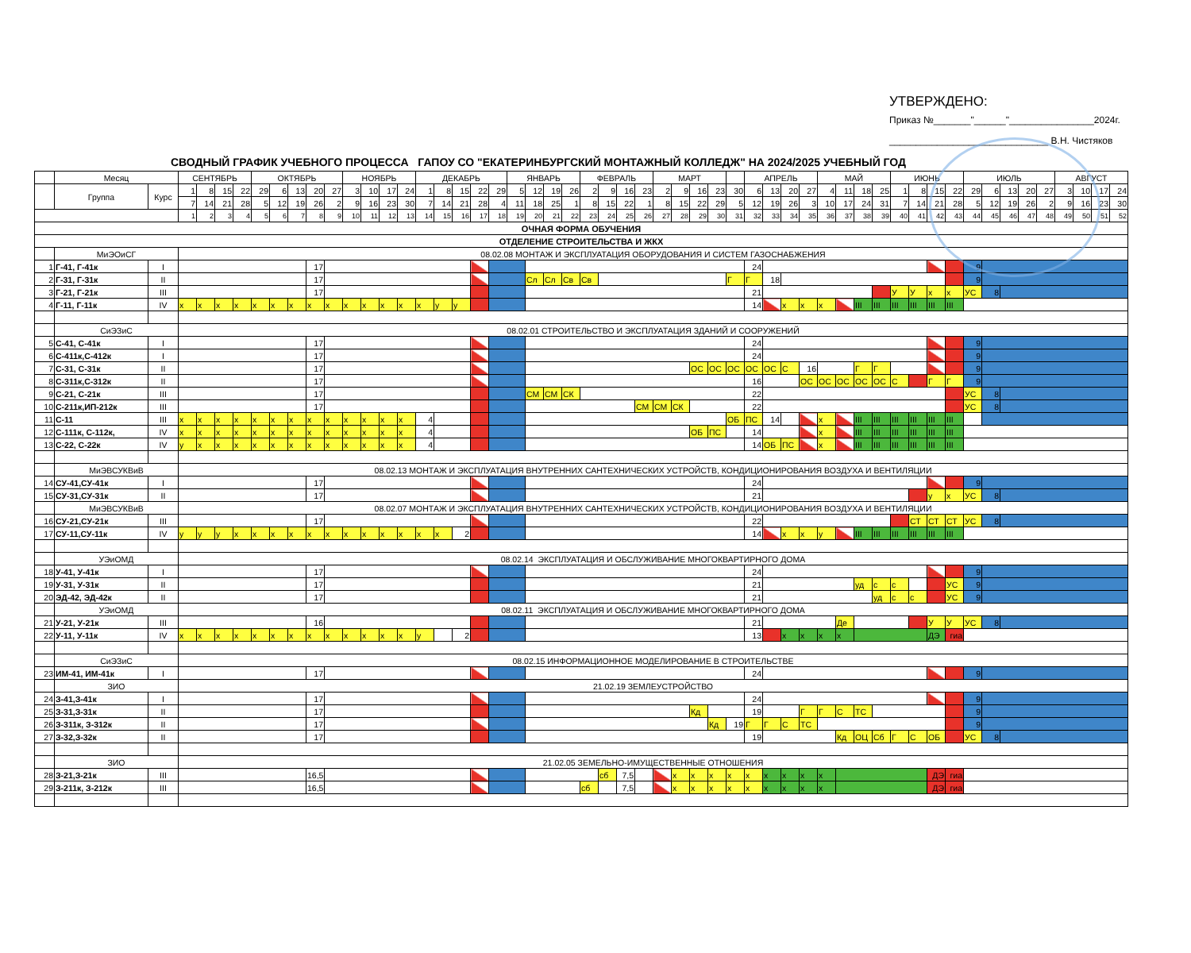УТВЕРЖДЕНО:
Приказ №_______"______"________________2024г.
______________________________ В.Н. Чистяков
СВОДНЫЙ ГРАФИК УЧЕБНОГО ПРОЦЕССА ГАПОУ СО "ЕКАТЕРИНБУРГСКИЙ МОНТАЖНЫЙ КОЛЛЕДЖ" НА 2024/2025 УЧЕБНЫЙ ГОД
| | Месяц | | СЕНТЯБРЬ | | | | ОКТЯБРЬ | | | | | НОЯБРЬ | | | | ДЕКАБРЬ | | | | | ЯНВАРЬ | | | | ФЕВРАЛЬ | | | | МАРТ | | | | | АПРЕЛЬ | | | | МАЙ | | | | ИЮНЬ | | | | ИЮЛЬ | | | | | АВГУСТ | | | |
| | Группа | Курс | 1 | 8 | 15 | 22 | 29 | 6 | 13 | 20 | 27 | 3 | 10 | 17 | 24 | 1 | 8 | 15 | 22 | 29 | 5 | 12 | 19 | 26 | 2 | 9 | 16 | 23 | 2 | 9 | 16 | 23 | 30 | 6 | 13 | 20 | 27 | 4 | 11 | 18 | 25 | 1 | 8 | 15 | 22 | 29 | 6 | 13 | 20 | 27 | 3 | 10 | 17 | 24 |
| | | | 7 | 14 | 21 | 28 | 5 | 12 | 19 | 26 | 2 | 9 | 16 | 23 | 30 | 7 | 14 | 21 | 28 | 4 | 11 | 18 | 25 | 1 | 8 | 15 | 22 | 1 | 8 | 15 | 22 | 29 | 5 | 12 | 19 | 26 | 3 | 10 | 17 | 24 | 31 | 7 | 14 | 21 | 28 | 5 | 12 | 19 | 26 | 2 | 9 | 16 | 23 | 30 |
| | | | 1 | 2 | 3 | 4 | 5 | 6 | 7 | 8 | 9 | 10 | 11 | 12 | 13 | 14 | 15 | 16 | 17 | 18 | 19 | 20 | 21 | 22 | 23 | 24 | 25 | 26 | 27 | 28 | 29 | 30 | 31 | 32 | 33 | 34 | 35 | 36 | 37 | 38 | 39 | 40 | 41 | 42 | 43 | 44 | 45 | 46 | 47 | 48 | 49 | 50 | 51 | 52 |
| ОЧНАЯ ФОРМА ОБУЧЕНИЯ | | | | | | | | | | | | | | | | | | | | | | | | | | | | | | | | | | | | | | | | | | | | | | | | | | | | | | |
| ОТДЕЛЕНИЕ СТРОИТЕЛЬСТВА И ЖКХ | | | | | | | | | | | | | | | | | | | | | | | | | | | | | | | | | | | | | | | | | | | | | | | | | | | | | | |
| | МиЭОиСГ | | 08.02.08 МОНТАЖ И ЭКСПЛУАТАЦИЯ ОБОРУДОВАНИЯ И СИСТЕМ ГАЗОСНАБЖЕНИЯ | | | | | | | | | | | | | | | | | | | | | | | | | | | | | | | | | | | | | | | | | | | | | | | | | | | |
| 1 | Г-41, Г-41к | I | | | | | | | | 17 | | | | | | | | | | | | | | | | | | | | | | | | 24 | | | | | | | | | | | | 9 | | | | | | | | |
| 2 | Г-31, Г-31к | II | | | | | | | | 17 | | | | | | | | | | | | Сл | Сл | Св | Св | | | | | | | | Г | Г | 18 | | | | | | | | | | | 9 | | | | | | | | |
| 3 | Г-21, Г-21к | III | | | | | | | | 17 | | | | | | | | | | | | | | | | | | | | | | | | 21 | | | | | | | | У | У | х | х | УС | 8 | | | | | | | |
| 4 | Г-11, Г-11к | IV | х | х | х | х | х | х | х | х | х | х | х | х | х | х | у | у | | | | | | | | | | | | | | | | 14 | | х | х | х | | III | III | III | III | III | III | | | | | | | | | |
| | СиЭЗиС | | 08.02.01 СТРОИТЕЛЬСТВО И ЭКСПЛУАТАЦИЯ ЗДАНИЙ И СООРУЖЕНИЙ | | | | | | | | | | | | | | | | | | | | | | | | | | | | | | | | | | | | | | | | | | | | | | | | | | | |
| 5 | С-41, С-41к | I | | | | | | | | 17 | | | | | | | | | | | | | | | | | | | | | | | | 24 | | | | | | | | | | | | 9 | | | | | | | | |
| 6 | С-411к,С-412к | I | | | | | | | | 17 | | | | | | | | | | | | | | | | | | | | | | | | 24 | | | | | | | | | | | | 9 | | | | | | | | |
| 7 | С-31, С-31к | II | | | | | | | | 17 | | | | | | | | | | | | | | | | | | | | | ОС | ОС | ОС | ОС | ОС | С | 16 | | | Г | Г | | | | | 9 | | | | | | | | |
| 8 | С-311к,С-312к | II | | | | | | | | 17 | | | | | | | | | | | | | | | | | | | | | | | | 16 | | | ОС | ОС | ОС | ОС | ОС | С | | Г | Г | 9 | | | | | | | | |
| 9 | С-21, С-21к | III | | | | | | | | 17 | | | | | | | | | | | | СМ | СМ | СК | | | | | | | | | | 22 | | | | | | | | | | | | УС | 8 | | | | | | | |
| 10 | С-211к,ИП-212к | III | | | | | | | | 17 | | | | | | | | | | | | | | | | | | СМ | СМ | СК | | | | 22 | | | | | | | | | | | | УС | 8 | | | | | | | |
| 11 | С-11 | III | х | х | х | х | х | х | х | х | х | х | х | х | х | 4 | | | | | | | | | | | | | | | | | ОБ | ПС | 14 | | | х | | III | III | III | III | III | III | | | | | | | | | |
| 12 | С-111к, С-112к, | IV | х | х | х | х | х | х | х | х | х | х | х | х | х | 4 | | | | | | | | | | | | | | | ОБ | ПС | | 14 | | | | х | | III | III | III | III | III | III | | | | | | | | | |
| 13 | С-22, С-22к | IV | у | х | х | х | х | х | х | х | х | х | х | х | х | 4 | | | | | | | | | | | | | | | | | | 14 | ОБ | ПС | | х | | III | III | III | III | III | III | | | | | | | | | |
| | МиЭВСУКВиВ | | 08.02.13 МОНТАЖ И ЭКСПЛУАТАЦИЯ ВНУТРЕННИХ САНТЕХНИЧЕСКИХ УСТРОЙСТВ, КОНДИЦИОНИРОВАНИЯ ВОЗДУХА И ВЕНТИЛЯЦИИ | | | | | | | | | | | | | | | | | | | | | | | | | | | | | | | | | | | | | | | | | | | | | | | | | | | |
| 14 | СУ-41,СУ-41к | I | | | | | | | | 17 | | | | | | | | | | | | | | | | | | | | | | | | 24 | | | | | | | | | | | | 9 | | | | | | | | |
| 15 | СУ-31,СУ-31к | II | | | | | | | | 17 | | | | | | | | | | | | | | | | | | | | | | | | 21 | | | | | | | | | | у | х | УС | 8 | | | | | | | |
| | МиЭВСУКВиВ | | 08.02.07 МОНТАЖ И ЭКСПЛУАТАЦИЯ ВНУТРЕННИХ САНТЕХНИЧЕСКИХ УСТРОЙСТВ, КОНДИЦИОНИРОВАНИЯ ВОЗДУХА И ВЕНТИЛЯЦИИ | | | | | | | | | | | | | | | | | | | | | | | | | | | | | | | | | | | | | | | | | | | | | | | | | | | |
| 16 | СУ-21,СУ-21к | III | | | | | | | | 17 | | | | | | | | | | | | | | | | | | | | | | | | 22 | | | | | | | | | СТ | СТ | СТ | УС | 8 | | | | | | | |
| 17 | СУ-11,СУ-11к | IV | у | у | у | х | х | х | х | х | х | х | х | х | х | х | х | 2 | | | | | | | | | | | | | | | | 14 | | х | х | у | | III | III | III | III | III | III | | | | | | | | | |
| | УЭиОМД | | 08.02.14 ЭКСПЛУАТАЦИЯ И ОБСЛУЖИВАНИЕ МНОГОКВАРТИРНОГО ДОМА | | | | | | | | | | | | | | | | | | | | | | | | | | | | | | | | | | | | | | | | | | | | | | | | | | | |
| 18 | У-41, У-41к | I | | | | | | | | 17 | | | | | | | | | | | | | | | | | | | | | | | | 24 | | | | | | | | | | | | 9 | | | | | | | | |
| 19 | У-31, У-31к | II | | | | | | | | 17 | | | | | | | | | | | | | | | | | | | | | | | | 21 | | | | | | уд | с | с | | | УС | 9 | | | | | | | | |
| 20 | ЭД-42, ЭД-42к | II | | | | | | | | 17 | | | | | | | | | | | | | | | | | | | | | | | | 21 | | | | | | | уд | с | с | | УС | 9 | | | | | | | | |
| | УЭиОМД | | 08.02.11 ЭКСПЛУАТАЦИЯ И ОБСЛУЖИВАНИЕ МНОГОКВАРТИРНОГО ДОМА | | | | | | | | | | | | | | | | | | | | | | | | | | | | | | | | | | | | | | | | | | | | | | | | | | | |
| 21 | У-21, У-21к | III | | | | | | | | 16 | | | | | | | | | | | | | | | | | | | | | | | | 21 | | | | | Де | | | | | У | У | УС | 8 | | | | | | | |
| 22 | У-11, У-11к | IV | х | х | х | х | х | х | х | х | х | х | х | х | х | у | | 2 | | | | | | | | | | | | | | | | 13 | | х | х | х | х | | | | | ДЭ | гиа | | | | | | | | | |
| | СиЭЗиС | | 08.02.15 ИНФОРМАЦИОННОЕ МОДЕЛИРОВАНИЕ В СТРОИТЕЛЬСТВЕ | | | | | | | | | | | | | | | | | | | | | | | | | | | | | | | | | | | | | | | | | | | | | | | | | | | |
| 23 | ИМ-41, ИМ-41к | I | | | | | | | | 17 | | | | | | | | | | | | | | | | | | | | | | | | 24 | | | | | | | | | | | | 9 | | | | | | | | |
| | ЗИО | | 21.02.19 ЗЕМЛЕУСТРОЙСТВО | | | | | | | | | | | | | | | | | | | | | | | | | | | | | | | | | | | | | | | | | | | | | | | | | | | |
| 24 | З-41,З-41к | I | | | | | | | | 17 | | | | | | | | | | | | | | | | | | | | | | | | 24 | | | | | | | | | | | | 9 | | | | | | | | |
| 25 | З-31,З-31к | II | | | | | | | | 17 | | | | | | | | | | | | | | | | | | | | | Кд | | | 19 | | | Г | Г | С | ТС | | | | | | 9 | | | | | | | | |
| 26 | З-311к, З-312к | II | | | | | | | | 17 | | | | | | | | | | | | | | | | | | | | | | Кд | 19 | Г | Г | С | ТС | | | | | | | | | 9 | | | | | | | | |
| 27 | З-32,З-32к | II | | | | | | | | 17 | | | | | | | | | | | | | | | | | | | | | | | | 19 | | | | | Кд | ОЦ | Сб | Г | С | ОБ | | УС | 8 | | | | | | | |
| | ЗИО | | 21.02.05 ЗЕМЕЛЬНО-ИМУЩЕСТВЕННЫЕ ОТНОШЕНИЯ | | | | | | | | | | | | | | | | | | | | | | | | | | | | | | | | | | | | | | | | | | | | | | | | | | | |
| 28 | З-21,З-21к | III | | | | | | | | 16,5 | | | | | | | | | | | | | | | | сб | 7,5 | | | х | х | х | х | х | х | х | х | х | | | | | | ДЭ | гиа | | | | | | | | | |
| 29 | З-211к, З-212к | III | | | | | | | | 16,5 | | | | | | | | | | | | | | | сб | | 7,5 | | | х | х | х | х | х | х | х | х | х | | | | | | ДЭ | гиа | | | | | | | | | |